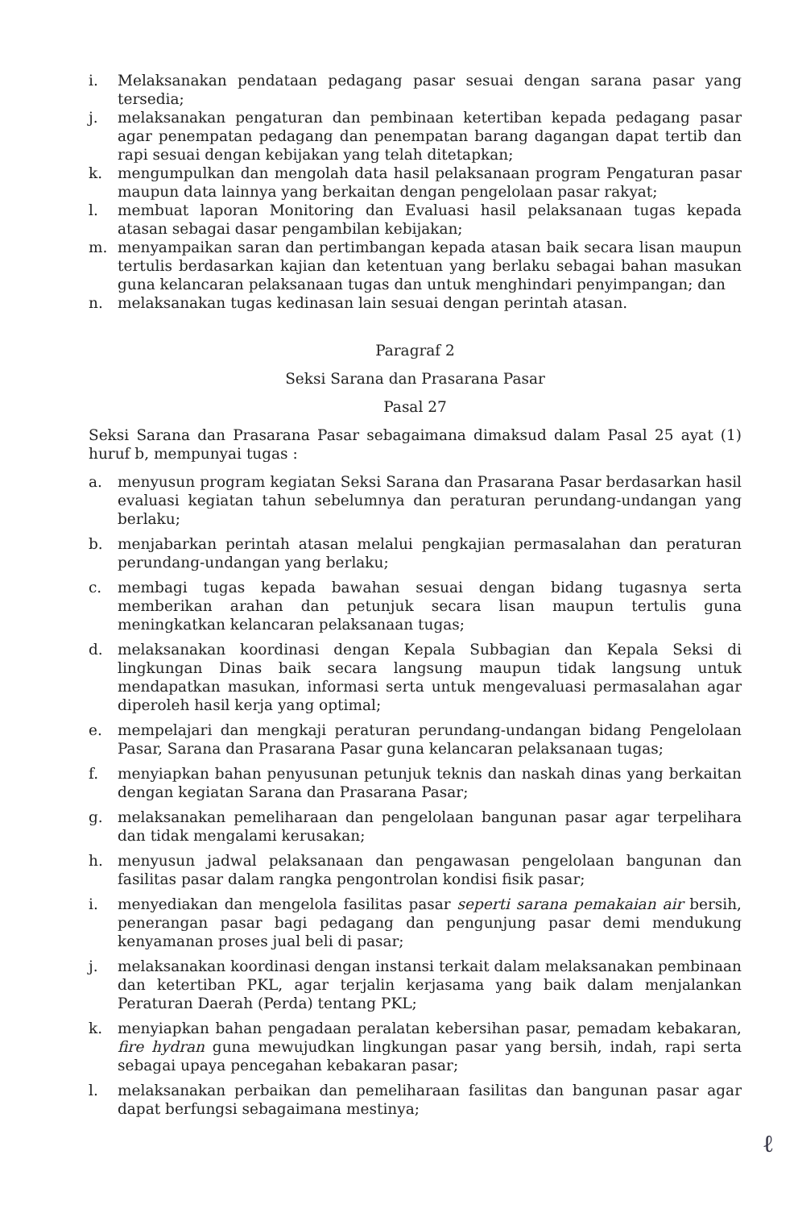i. Melaksanakan pendataan pedagang pasar sesuai dengan sarana pasar yang tersedia;
j. melaksanakan pengaturan dan pembinaan ketertiban kepada pedagang pasar agar penempatan pedagang dan penempatan barang dagangan dapat tertib dan rapi sesuai dengan kebijakan yang telah ditetapkan;
k. mengumpulkan dan mengolah data hasil pelaksanaan program Pengaturan pasar maupun data lainnya yang berkaitan dengan pengelolaan pasar rakyat;
l. membuat laporan Monitoring dan Evaluasi hasil pelaksanaan tugas kepada atasan sebagai dasar pengambilan kebijakan;
m. menyampaikan saran dan pertimbangan kepada atasan baik secara lisan maupun tertulis berdasarkan kajian dan ketentuan yang berlaku sebagai bahan masukan guna kelancaran pelaksanaan tugas dan untuk menghindari penyimpangan; dan
n. melaksanakan tugas kedinasan lain sesuai dengan perintah atasan.
Paragraf 2
Seksi Sarana dan Prasarana Pasar
Pasal 27
Seksi Sarana dan Prasarana Pasar sebagaimana dimaksud dalam Pasal 25 ayat (1) huruf b, mempunyai tugas :
a. menyusun program kegiatan Seksi Sarana dan Prasarana Pasar berdasarkan hasil evaluasi kegiatan tahun sebelumnya dan peraturan perundang-undangan yang berlaku;
b. menjabarkan perintah atasan melalui pengkajian permasalahan dan peraturan perundang-undangan yang berlaku;
c. membagi tugas kepada bawahan sesuai dengan bidang tugasnya serta memberikan arahan dan petunjuk secara lisan maupun tertulis guna meningkatkan kelancaran pelaksanaan tugas;
d. melaksanakan koordinasi dengan Kepala Subbagian dan Kepala Seksi di lingkungan Dinas baik secara langsung maupun tidak langsung untuk mendapatkan masukan, informasi serta untuk mengevaluasi permasalahan agar diperoleh hasil kerja yang optimal;
e. mempelajari dan mengkaji peraturan perundang-undangan bidang Pengelolaan Pasar, Sarana dan Prasarana Pasar guna kelancaran pelaksanaan tugas;
f. menyiapkan bahan penyusunan petunjuk teknis dan naskah dinas yang berkaitan dengan kegiatan Sarana dan Prasarana Pasar;
g. melaksanakan pemeliharaan dan pengelolaan bangunan pasar agar terpelihara dan tidak mengalami kerusakan;
h. menyusun jadwal pelaksanaan dan pengawasan pengelolaan bangunan dan fasilitas pasar dalam rangka pengontrolan kondisi fisik pasar;
i. menyediakan dan mengelola fasilitas pasar seperti sarana pemakaian air bersih, penerangan pasar bagi pedagang dan pengunjung pasar demi mendukung kenyamanan proses jual beli di pasar;
j. melaksanakan koordinasi dengan instansi terkait dalam melaksanakan pembinaan dan ketertiban PKL, agar terjalin kerjasama yang baik dalam menjalankan Peraturan Daerah (Perda) tentang PKL;
k. menyiapkan bahan pengadaan peralatan kebersihan pasar, pemadam kebakaran, fire hydran guna mewujudkan lingkungan pasar yang bersih, indah, rapi serta sebagai upaya pencegahan kebakaran pasar;
l. melaksanakan perbaikan dan pemeliharaan fasilitas dan bangunan pasar agar dapat berfungsi sebagaimana mestinya;
ℓ